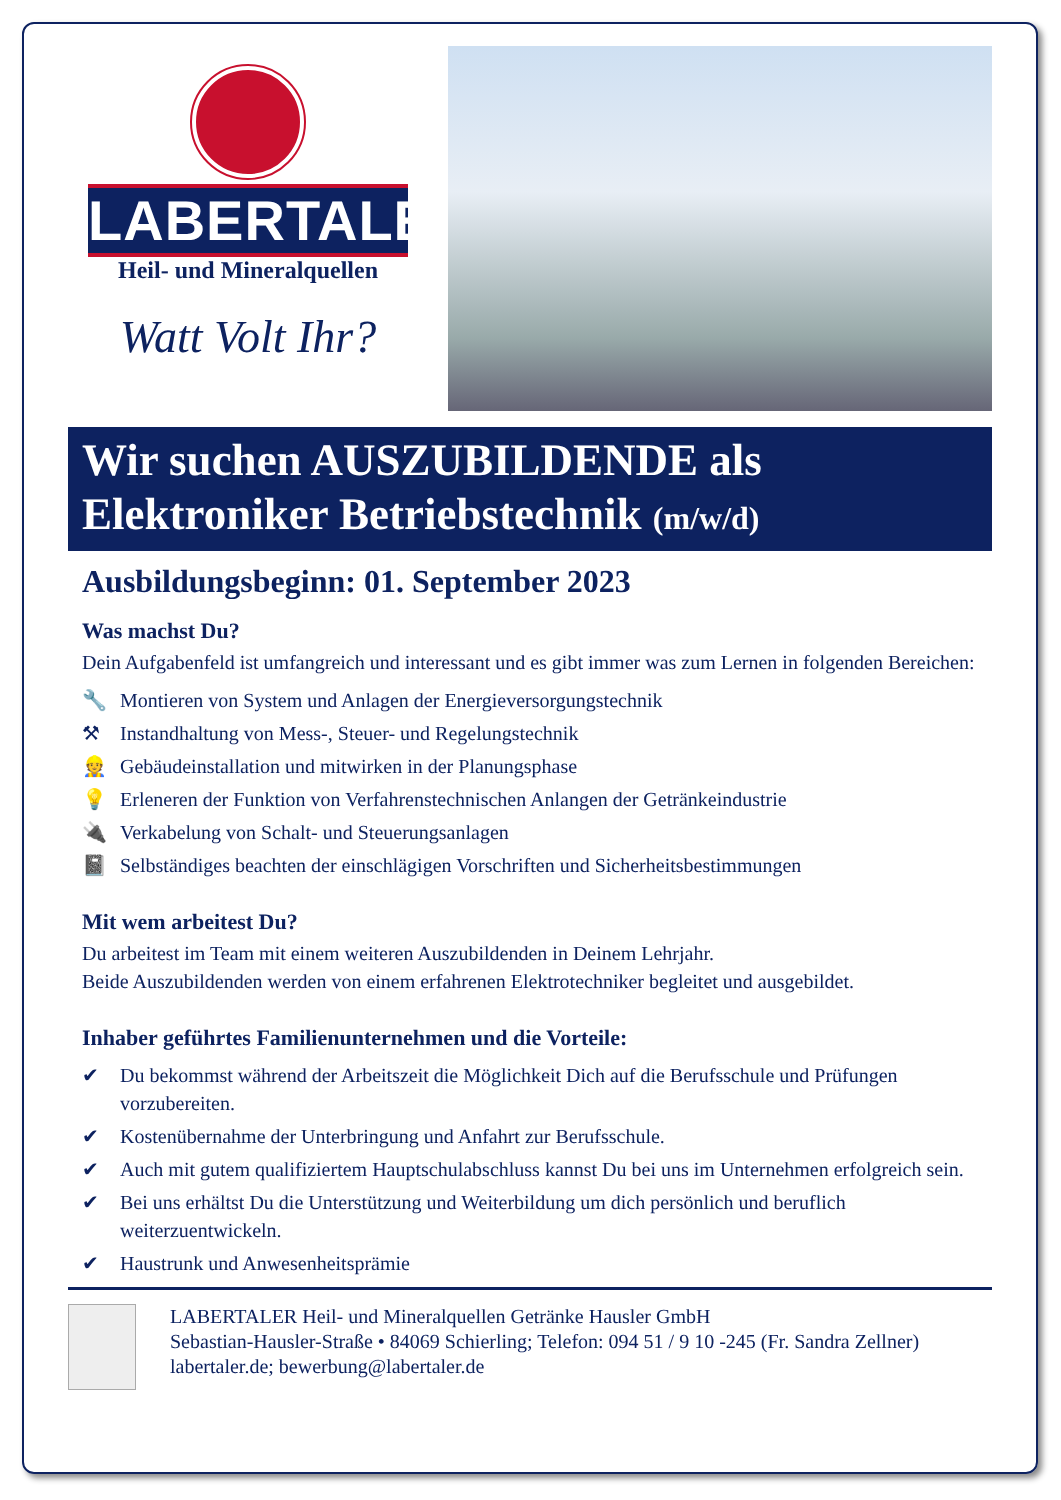LABERTALER
Heil- und Mineralquellen
Watt Volt Ihr?
Wir suchen AUSZUBILDENDE als
Elektroniker Betriebstechnik (m/w/d)
Ausbildungsbeginn: 01. September 2023
Was machst Du?
Dein Aufgabenfeld ist umfangreich und interessant und es gibt immer was zum Lernen in folgenden Bereichen:
🔧 Montieren von System und Anlagen der Energieversorgungstechnik
⚒ Instandhaltung von Mess-, Steuer- und Regelungstechnik
👷 Gebäudeinstallation und mitwirken in der Planungsphase
💡 Erleneren der Funktion von Verfahrenstechnischen Anlangen der Getränkeindustrie
🔌 Verkabelung von Schalt- und Steuerungsanlagen
📓 Selbständiges beachten der einschlägigen Vorschriften und Sicherheitsbestimmungen
Mit wem arbeitest Du?
Du arbeitest im Team mit einem weiteren Auszubildenden in Deinem Lehrjahr.
Beide Auszubildenden werden von einem erfahrenen Elektrotechniker begleitet und ausgebildet.
Inhaber geführtes Familienunternehmen und die Vorteile:
✔ Du bekommst während der Arbeitszeit die Möglichkeit Dich auf die Berufsschule und Prüfungen vorzubereiten.
✔ Kostenübernahme der Unterbringung und Anfahrt zur Berufsschule.
✔ Auch mit gutem qualifiziertem Hauptschulabschluss kannst Du bei uns im Unternehmen erfolgreich sein.
✔ Bei uns erhältst Du die Unterstützung und Weiterbildung um dich persönlich und beruflich weiterzuentwickeln.
✔ Haustrunk und Anwesenheitsprämie
LABERTALER Heil- und Mineralquellen Getränke Hausler GmbH
Sebastian-Hausler-Straße • 84069 Schierling; Telefon: 094 51 / 9 10 -245 (Fr. Sandra Zellner)
labertaler.de; bewerbung@labertaler.de